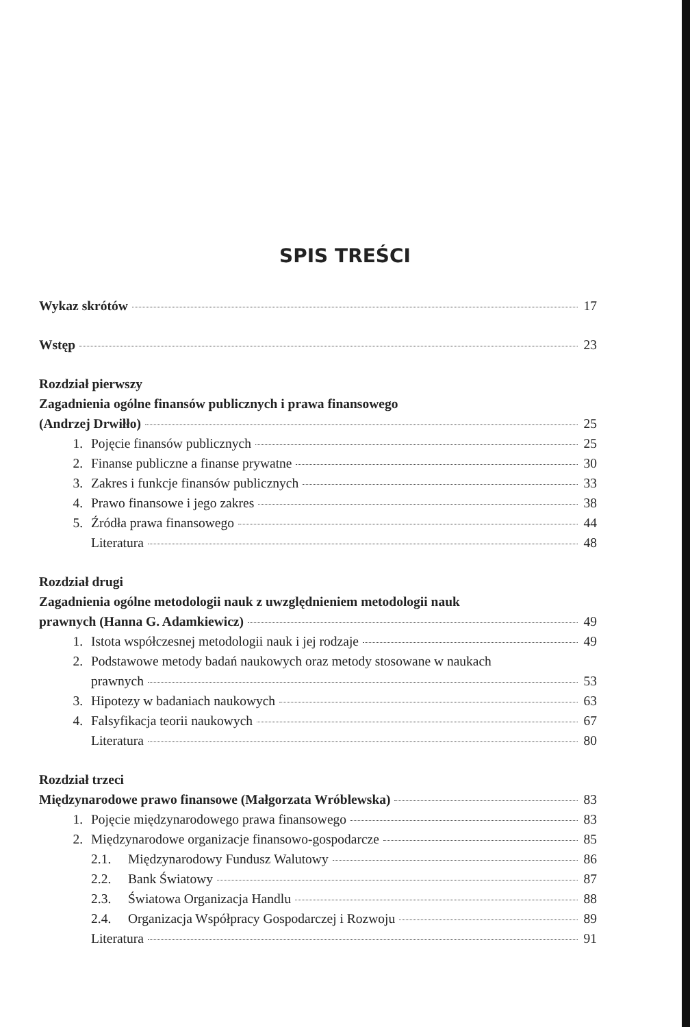SPIS TREŚCI
Wykaz skrótów 17
Wstęp 23
Rozdział pierwszy
Zagadnienia ogólne finansów publicznych i prawa finansowego
(Andrzej Drwiłło) 25
1. Pojęcie finansów publicznych 25
2. Finanse publiczne a finanse prywatne 30
3. Zakres i funkcje finansów publicznych 33
4. Prawo finansowe i jego zakres 38
5. Źródła prawa finansowego 44
Literatura 48
Rozdział drugi
Zagadnienia ogólne metodologii nauk z uwzględnieniem metodologii nauk
prawnych (Hanna G. Adamkiewicz) 49
1. Istota współczesnej metodologii nauk i jej rodzaje 49
2. Podstawowe metody badań naukowych oraz metody stosowane w naukach
prawnych 53
3. Hipotezy w badaniach naukowych 63
4. Falsyfikacja teorii naukowych 67
Literatura 80
Rozdział trzeci
Międzynarodowe prawo finansowe (Małgorzata Wróblewska) 83
1. Pojęcie międzynarodowego prawa finansowego 83
2. Międzynarodowe organizacje finansowo-gospodarcze 85
2.1. Międzynarodowy Fundusz Walutowy 86
2.2. Bank Światowy 87
2.3. Światowa Organizacja Handlu 88
2.4. Organizacja Współpracy Gospodarczej i Rozwoju 89
Literatura 91